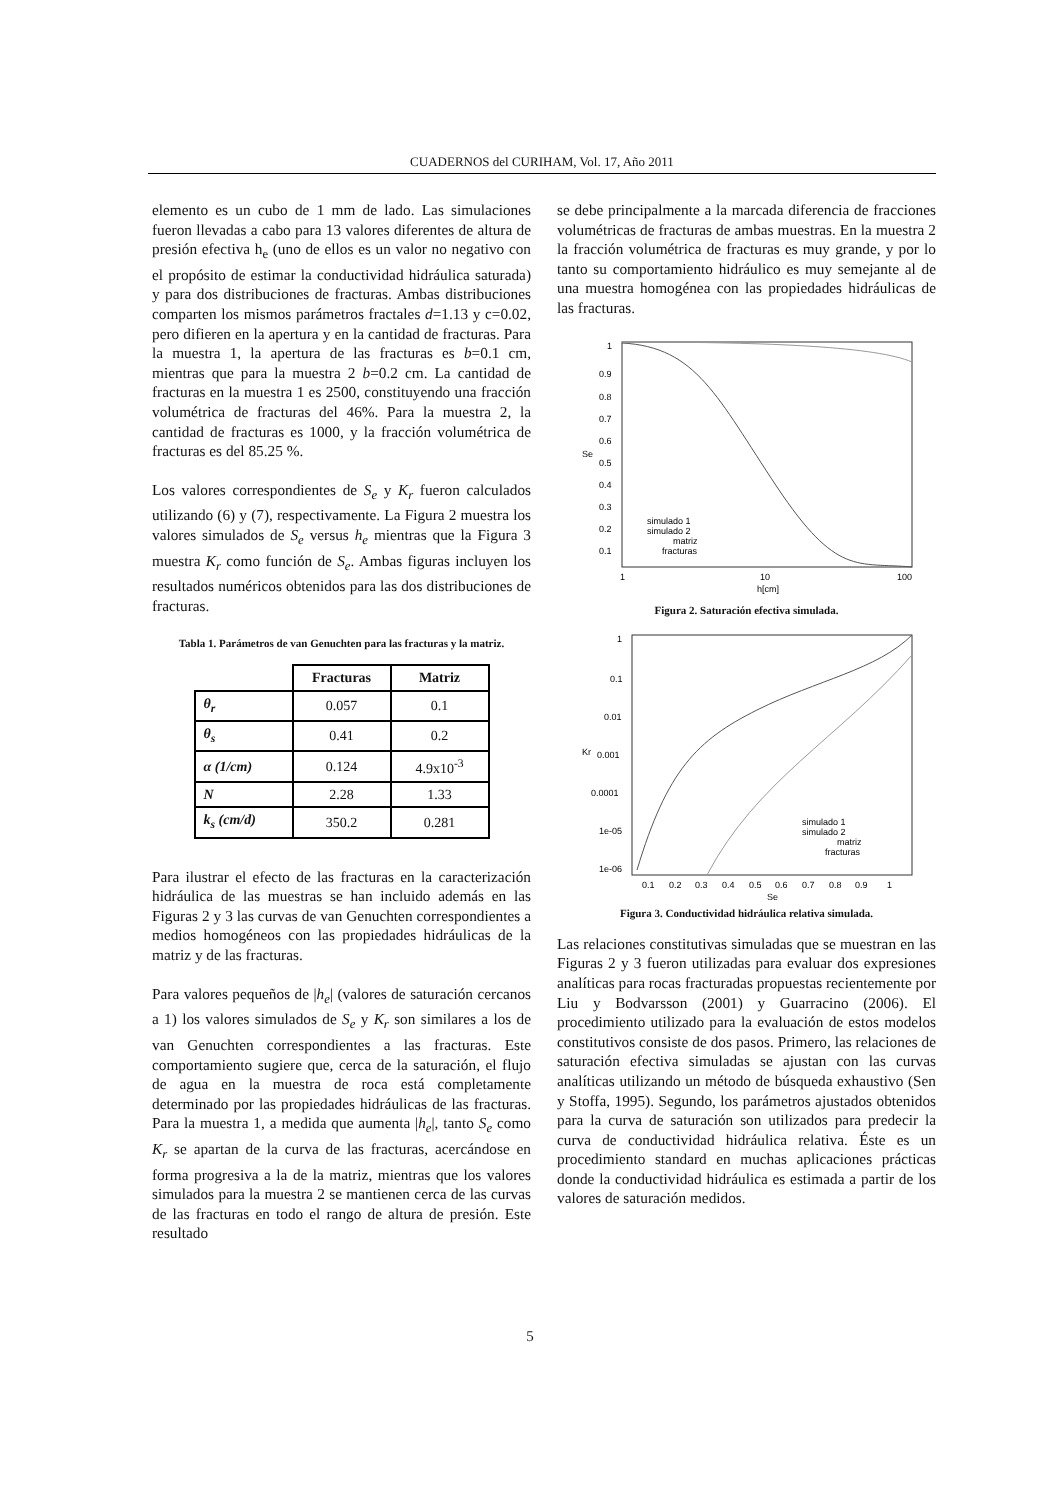CUADERNOS del CURIHAM, Vol. 17, Año 2011
elemento es un cubo de 1 mm de lado. Las simulaciones fueron llevadas a cabo para 13 valores diferentes de altura de presión efectiva h<sub>e</sub> (uno de ellos es un valor no negativo con el propósito de estimar la conductividad hidráulica saturada) y para dos distribuciones de fracturas. Ambas distribuciones comparten los mismos parámetros fractales d=1.13 y c=0.02, pero difieren en la apertura y en la cantidad de fracturas. Para la muestra 1, la apertura de las fracturas es b=0.1 cm, mientras que para la muestra 2 b=0.2 cm. La cantidad de fracturas en la muestra 1 es 2500, constituyendo una fracción volumétrica de fracturas del 46%. Para la muestra 2, la cantidad de fracturas es 1000, y la fracción volumétrica de fracturas es del 85.25 %.
Los valores correspondientes de S<sub>e</sub> y K<sub>r</sub> fueron calculados utilizando (6) y (7), respectivamente. La Figura 2 muestra los valores simulados de S<sub>e</sub> versus h<sub>e</sub> mientras que la Figura 3 muestra K<sub>r</sub> como función de S<sub>e</sub>. Ambas figuras incluyen los resultados numéricos obtenidos para las dos distribuciones de fracturas.
Tabla 1. Parámetros de van Genuchten para las fracturas y la matriz.
| | Fracturas | Matriz |
| --- | --- | --- |
| θ<sub>r</sub> | 0.057 | 0.1 |
| θ<sub>s</sub> | 0.41 | 0.2 |
| α (1/cm) | 0.124 | 4.9x10<sup>-3</sup> |
| N | 2.28 | 1.33 |
| k<sub>s</sub> (cm/d) | 350.2 | 0.281 |
Para ilustrar el efecto de las fracturas en la caracterización hidráulica de las muestras se han incluido además en las Figuras 2 y 3 las curvas de van Genuchten correspondientes a medios homogéneos con las propiedades hidráulicas de la matriz y de las fracturas.
Para valores pequeños de |h<sub>e</sub>| (valores de saturación cercanos a 1) los valores simulados de S<sub>e</sub> y K<sub>r</sub> son similares a los de van Genuchten correspondientes a las fracturas. Este comportamiento sugiere que, cerca de la saturación, el flujo de agua en la muestra de roca está completamente determinado por las propiedades hidráulicas de las fracturas. Para la muestra 1, a medida que aumenta |h<sub>e</sub>|, tanto S<sub>e</sub> como K<sub>r</sub> se apartan de la curva de las fracturas, acercándose en forma progresiva a la de la matriz, mientras que los valores simulados para la muestra 2 se mantienen cerca de las curvas de las fracturas en todo el rango de altura de presión. Este resultado
se debe principalmente a la marcada diferencia de fracciones volumétricas de fracturas de ambas muestras. En la muestra 2 la fracción volumétrica de fracturas es muy grande, y por lo tanto su comportamiento hidráulico es muy semejante al de una muestra homogénea con las propiedades hidráulicas de las fracturas.
1
0.9
0.8
0.7
0.6
0.5
0.4
0.3
0.2
0.1
Se
1
10
100
h[cm]
simulado 1
simulado 2
matriz
fracturas
Figura 2. Saturación efectiva simulada.
1
0.1
0.01
0.001
0.0001
1e-05
1e-06
Kr
0.1
0.2
0.3
0.4
0.5
0.6
0.7
0.8
0.9
1
Se
simulado 1
simulado 2
matriz
fracturas
Figura 3. Conductividad hidráulica relativa simulada.
Las relaciones constitutivas simuladas que se muestran en las Figuras 2 y 3 fueron utilizadas para evaluar dos expresiones analíticas para rocas fracturadas propuestas recientemente por Liu y Bodvarsson (2001) y Guarracino (2006). El procedimiento utilizado para la evaluación de estos modelos constitutivos consiste de dos pasos. Primero, las relaciones de saturación efectiva simuladas se ajustan con las curvas analíticas utilizando un método de búsqueda exhaustivo (Sen y Stoffa, 1995). Segundo, los parámetros ajustados obtenidos para la curva de saturación son utilizados para predecir la curva de conductividad hidráulica relativa. Éste es un procedimiento standard en muchas aplicaciones prácticas donde la conductividad hidráulica es estimada a partir de los valores de saturación medidos.
5